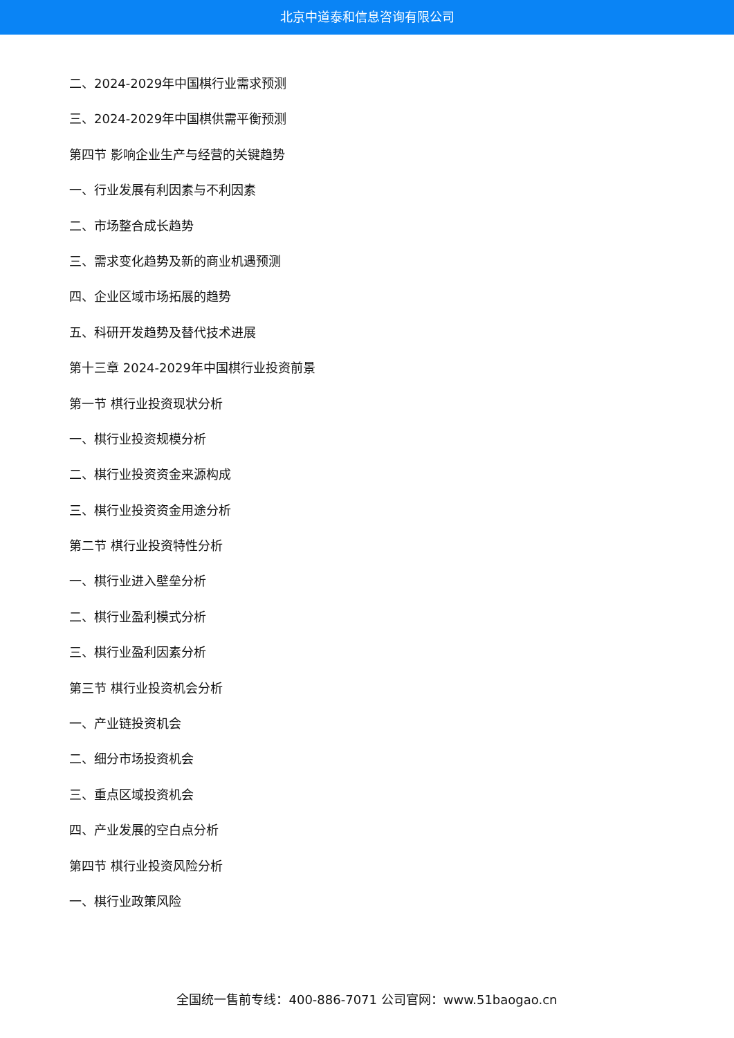北京中道泰和信息咨询有限公司
二、2024-2029年中国棋行业需求预测
三、2024-2029年中国棋供需平衡预测
第四节 影响企业生产与经营的关键趋势
一、行业发展有利因素与不利因素
二、市场整合成长趋势
三、需求变化趋势及新的商业机遇预测
四、企业区域市场拓展的趋势
五、科研开发趋势及替代技术进展
第十三章 2024-2029年中国棋行业投资前景
第一节 棋行业投资现状分析
一、棋行业投资规模分析
二、棋行业投资资金来源构成
三、棋行业投资资金用途分析
第二节 棋行业投资特性分析
一、棋行业进入壁垒分析
二、棋行业盈利模式分析
三、棋行业盈利因素分析
第三节 棋行业投资机会分析
一、产业链投资机会
二、细分市场投资机会
三、重点区域投资机会
四、产业发展的空白点分析
第四节 棋行业投资风险分析
一、棋行业政策风险
全国统一售前专线：400-886-7071 公司官网：www.51baogao.cn